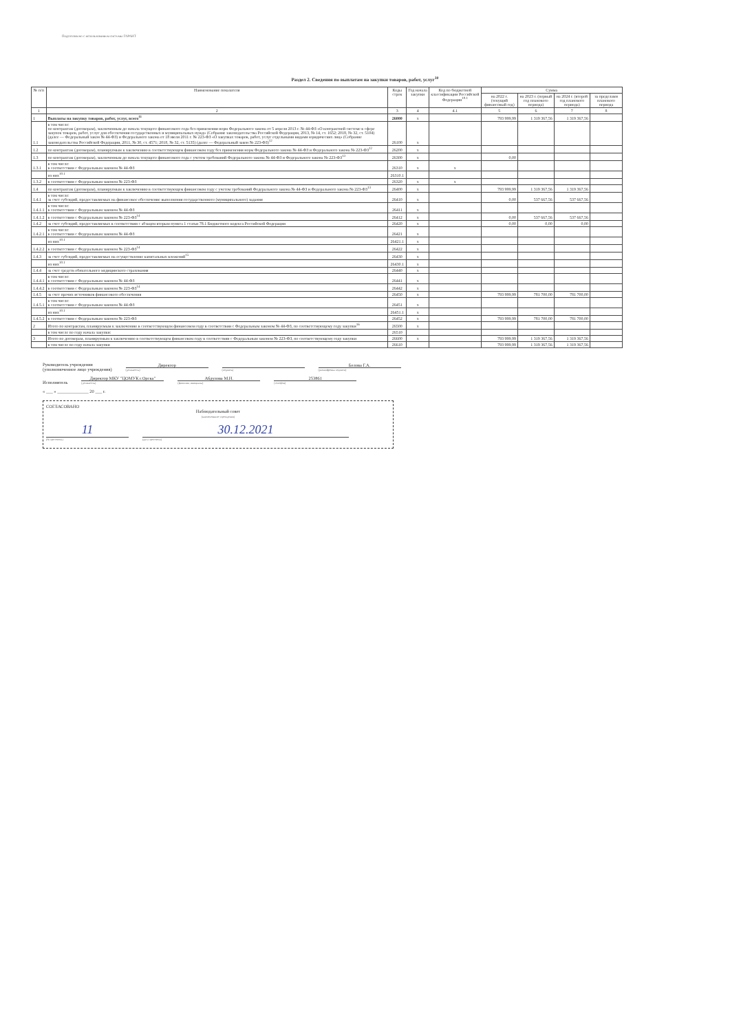Подготовлено с использованием системы ГАРАНТ
Раздел 2. Сведения по выплатам на закупки товаров, работ, услуг<sup>10</sup>
| № п/п | Наименование показателя | Коды строк | Год начала закупки | Код по бюджетной классификации Российской Федерации<sup>10.1</sup> | Сумма | | | |
| --- | --- | --- | --- | --- | --- | --- | --- | --- |
| | | | | | на 2022 г. (текущий финансовый год) | на 2023 г. (первый год планового периода) | на 2024 г. (второй год планового периода) | за пределами планового периода |
| 1 | 2 | 3 | 4 | 4.1 | 5 | 6 | 7 | 8 |
| 1 | Выплаты на закупку товаров, работ, услуг, всего<sup>11</sup> | 26000 | х | | 793 999,99 | 1 319 367,56 | 1 319 367,56 | |
| 1.1 | в том числе: по контрактам (договорам), заключенным до начала текущего финансового года без применения норм Федерального закона от 5 апреля 2013 г. № 44-ФЗ «О контрактной системе в сфере закупок товаров, работ, услуг для обеспечения государственных и муниципальных нужд» (Собрание законодательства Российской Федерации, 2013, № 14, ст. 1652; 2018, № 32, ст. 5104) (далее — Федеральный закон № 44-ФЗ) и Федерального закона от 18 июля 2011 г. № 223-ФЗ «О закупках товаров, работ, услуг отдельными видами юридических лиц» (Собрание законодательства Российской Федерации, 2011, № 30, ст. 4571; 2018, № 32, ст. 5135) (далее — Федеральный закон № 223-ФЗ)<sup>12</sup> | 26100 | х | | | | | |
| 1.2 | по контрактам (договорам), планируемым к заключению в соответствующем финансовом году без применения норм Федерального закона № 44-ФЗ и Федерального закона № 223-ФЗ<sup>12</sup> | 26200 | х | | | | | |
| 1.3 | по контрактам (договорам), заключенным до начала текущего финансового года с учетом требований Федерального закона № 44-ФЗ и Федерального закона № 223-ФЗ<sup>13</sup> | 26300 | х | | 0,00 | | | |
| 1.3.1 | в том числе: в соответствии с Федеральным законом № 44-ФЗ | 26310 | х | х | | | | |
| | из них<sup>10.1</sup> | 26310.1 | | | | | | |
| 1.3.2 | в соответствии с Федеральным законом № 223-ФЗ | 26320 | х | х | | | | |
| 1.4 | по контрактам (договорам), планируемым к заключению в соответствующем финансовом году с учетом требований Федерального закона № 44-ФЗ и Федерального закона № 223-ФЗ<sup>13</sup> | 26400 | х | | 793 999,99 | 1 319 367,56 | 1 319 367,56 | |
| 1.4.1 | в том числе: за счет субсидий, предоставляемых на финансовое обеспечение выполнения государственного (муниципального) задания | 26410 | х | | 0,00 | 537 667,56 | 537 667,56 | |
| 1.4.1.1 | в том числе: в соответствии с Федеральным законом № 44-ФЗ | 26411 | х | | | | | |
| 1.4.1.2 | в соответствии с Федеральным законом № 223-ФЗ<sup>14</sup> | 26412 | х | | 0,00 | 537 667,56 | 537 667,56 | |
| 1.4.2 | за счет субсидий, предоставляемых в соответствии с абзацем вторым пункта 1 статьи 78.1 Бюджетного кодекса Российской Федерации | 26420 | х | | 0,00 | 0,00 | 0,00 | |
| 1.4.2.1 | в том числе: в соответствии с Федеральным законом № 44-ФЗ | 26421 | х | | | | | |
| | из них<sup>10.1</sup> | 26421.1 | х | | | | | |
| 1.4.2.2 | в соответствии с Федеральным законом № 223-ФЗ<sup>14</sup> | 26422 | х | | | | | |
| 1.4.3 | за счет субсидий, предоставляемых на осуществление капитальных вложений<sup>15</sup> | 26430 | х | | | | | |
| | из них<sup>10.1</sup> | 26430.1 | х | | | | | |
| 1.4.4 | за счет средств обязательного медицинского страхования | 26440 | х | | | | | |
| 1.4.4.1 | в том числе: в соответствии с Федеральным законом № 44-ФЗ | 26441 | х | | | | | |
| 1.4.4.2 | в соответствии с Федеральным законом № 223-ФЗ<sup>14</sup> | 26442 | х | | | | | |
| 1.4.5 | за счет прочих источников финансового обеспечения | 26450 | х | | 793 999,99 | 781 700,00 | 781 700,00 | |
| 1.4.5.1 | в том числе: в соответствии с Федеральным законом № 44-ФЗ | 26451 | х | | | | | |
| | из них<sup>10.1</sup> | 26451.1 | х | | | | | |
| 1.4.5.2 | в соответствии с Федеральным законом № 223-ФЗ | 26452 | х | | 793 999,99 | 781 700,00 | 781 700,00 | |
| 2 | Итого по контрактам, планируемым к заключению в соответствующем финансовом году в соответствии с Федеральным законом № 44-ФЗ, по соответствующему году закупки<sup>16</sup> | 26500 | х | | | | | |
| | в том числе по году начала закупки: | 26510 | | | | | | |
| 3 | Итого по договорам, планируемым к заключению в соответствующем финансовом году в соответствии с Федеральным законом № 223-ФЗ, по соответствующему году закупки | 26600 | х | | 793 999,99 | 1 319 367,56 | 1 319 367,56 | |
| | в том числе по году начала закупки | 26610 | | | 793 999,99 | 1 319 367,56 | 1 319 367,56 | |
Руководитель учреждения
(уполномоченное лицо учреждения)
Директор
(должность)
(подпись)
Белова Г.А.
(расшифровка подписи)
Исполнитель
Директор МКУ "ЦОМУК г.Орска"
(должность)
Абдулова М.Н.
(фамилия, инициалы)
253861
(телефон)
« ___ » ______________ 20 ___ г.
СОГЛАСОВАНО
Наблюдательный совет
(наименование учреждения)
11
(№ протокола)
30.12.2021
(дата протокола)